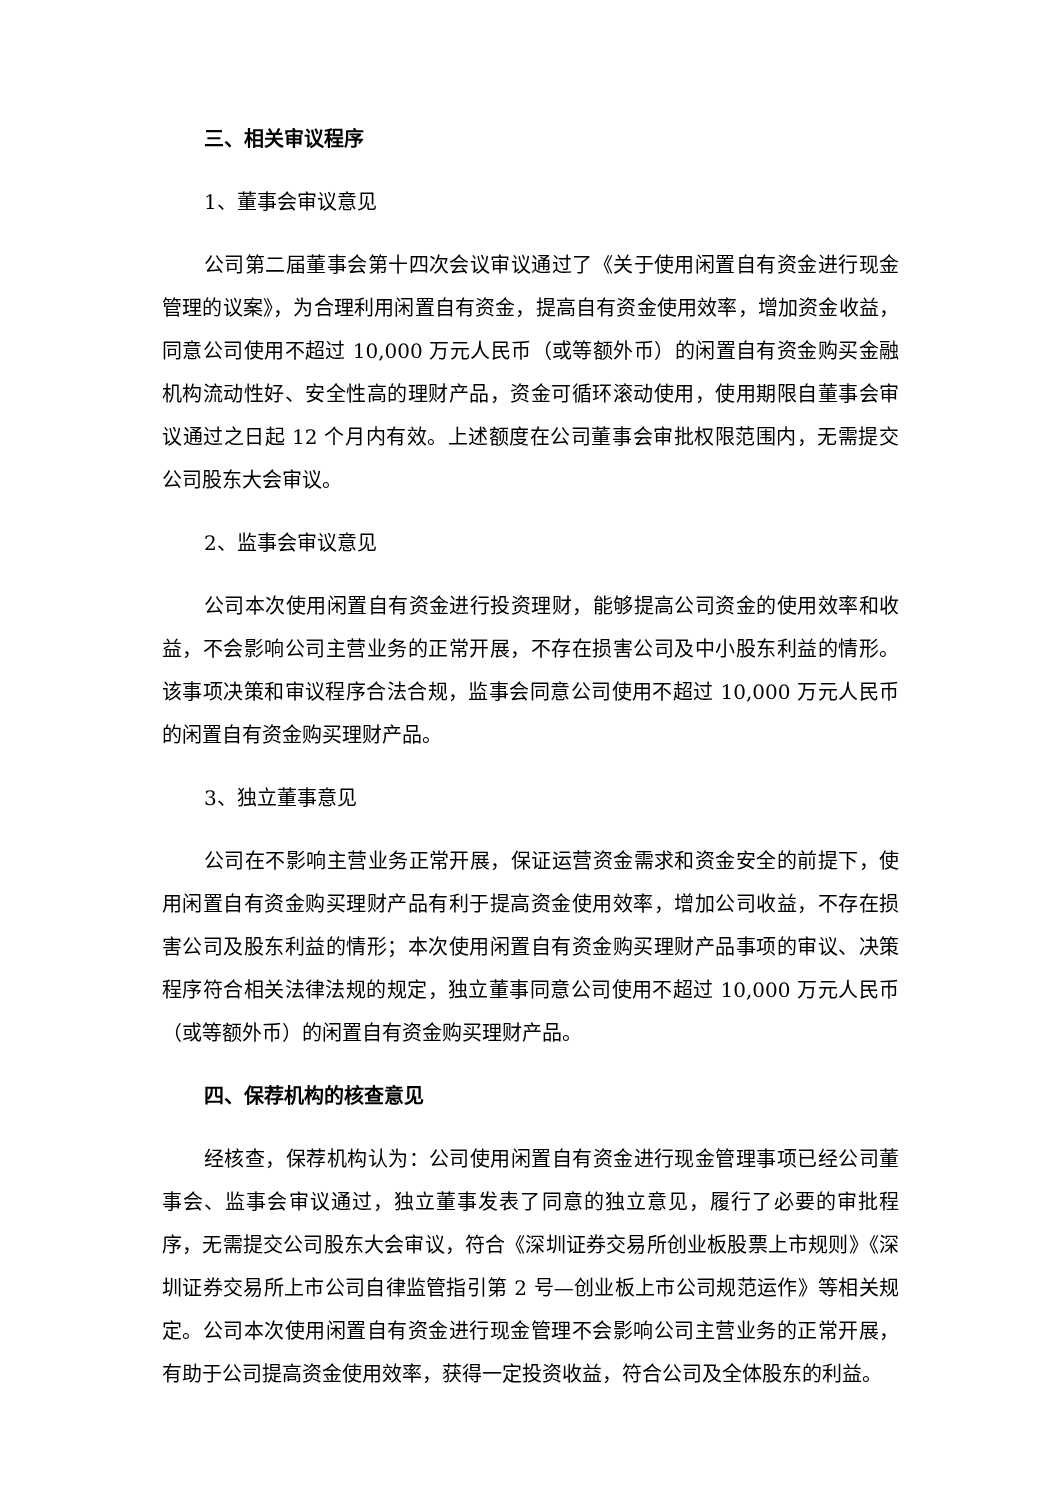三、相关审议程序
1、董事会审议意见
公司第二届董事会第十四次会议审议通过了《关于使用闲置自有资金进行现金管理的议案》，为合理利用闲置自有资金，提高自有资金使用效率，增加资金收益，同意公司使用不超过 10,000 万元人民币（或等额外币）的闲置自有资金购买金融机构流动性好、安全性高的理财产品，资金可循环滚动使用，使用期限自董事会审议通过之日起 12 个月内有效。上述额度在公司董事会审批权限范围内，无需提交公司股东大会审议。
2、监事会审议意见
公司本次使用闲置自有资金进行投资理财，能够提高公司资金的使用效率和收益，不会影响公司主营业务的正常开展，不存在损害公司及中小股东利益的情形。该事项决策和审议程序合法合规，监事会同意公司使用不超过 10,000 万元人民币的闲置自有资金购买理财产品。
3、独立董事意见
公司在不影响主营业务正常开展，保证运营资金需求和资金安全的前提下，使用闲置自有资金购买理财产品有利于提高资金使用效率，增加公司收益，不存在损害公司及股东利益的情形；本次使用闲置自有资金购买理财产品事项的审议、决策程序符合相关法律法规的规定，独立董事同意公司使用不超过 10,000 万元人民币（或等额外币）的闲置自有资金购买理财产品。
四、保荐机构的核查意见
经核查，保荐机构认为：公司使用闲置自有资金进行现金管理事项已经公司董事会、监事会审议通过，独立董事发表了同意的独立意见，履行了必要的审批程序，无需提交公司股东大会审议，符合《深圳证券交易所创业板股票上市规则》《深圳证券交易所上市公司自律监管指引第 2 号—创业板上市公司规范运作》等相关规定。公司本次使用闲置自有资金进行现金管理不会影响公司主营业务的正常开展，有助于公司提高资金使用效率，获得一定投资收益，符合公司及全体股东的利益。